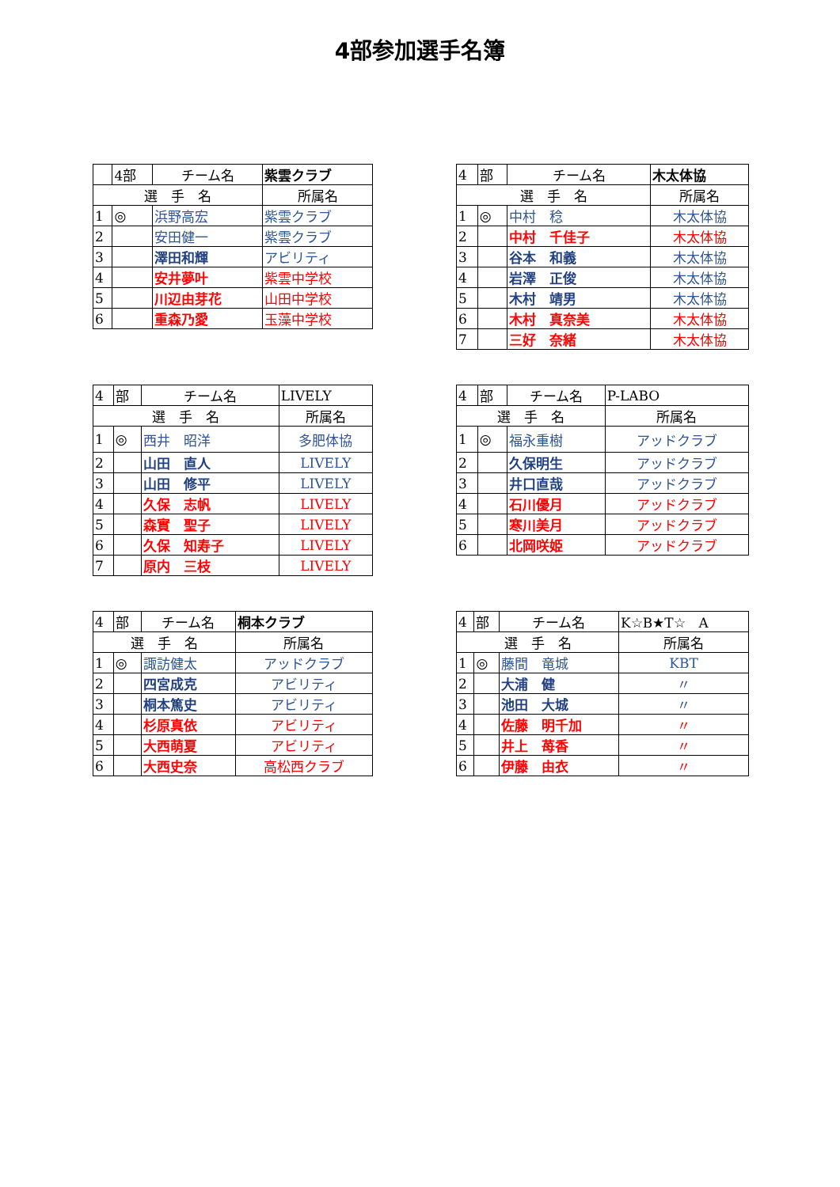4部参加選手名簿
| | 4部 | チーム名 | 紫雲クラブ |
| 選 手 名 | | | 所属名 |
| 1 | ◎ | 浜野高宏 | 紫雲クラブ |
| 2 | | 安田健一 | 紫雲クラブ |
| 3 | | 澤田和輝 | アビリティ |
| 4 | | 安井夢叶 | 紫雲中学校 |
| 5 | | 川辺由芽花 | 山田中学校 |
| 6 | | 重森乃愛 | 玉藻中学校 |
| 4 | 部 | チーム名 | 木太体協 |
| 選 手 名 | | | 所属名 |
| 1 | ◎ | 中村 稔 | 木太体協 |
| 2 | | 中村 千佳子 | 木太体協 |
| 3 | | 谷本 和義 | 木太体協 |
| 4 | | 岩澤 正俊 | 木太体協 |
| 5 | | 木村 靖男 | 木太体協 |
| 6 | | 木村 真奈美 | 木太体協 |
| 7 | | 三好 奈緒 | 木太体協 |
| 4 | 部 | チーム名 | LIVELY |
| 選 手 名 | | | 所属名 |
| 1 | ◎ | 西井 昭洋 | 多肥体協 |
| 2 | | 山田 直人 | LIVELY |
| 3 | | 山田 修平 | LIVELY |
| 4 | | 久保 志帆 | LIVELY |
| 5 | | 森實 聖子 | LIVELY |
| 6 | | 久保 知寿子 | LIVELY |
| 7 | | 原内 三枝 | LIVELY |
| 4 | 部 | チーム名 | P-LABO |
| 選 手 名 | | | 所属名 |
| 1 | ◎ | 福永重樹 | アッドクラブ |
| 2 | | 久保明生 | アッドクラブ |
| 3 | | 井口直哉 | アッドクラブ |
| 4 | | 石川優月 | アッドクラブ |
| 5 | | 寒川美月 | アッドクラブ |
| 6 | | 北岡咲姫 | アッドクラブ |
| 4 | 部 | チーム名 | 桐本クラブ |
| 選 手 名 | | | 所属名 |
| 1 | ◎ | 諏訪健太 | アッドクラブ |
| 2 | | 四宮成克 | アビリティ |
| 3 | | 桐本篤史 | アビリティ |
| 4 | | 杉原真依 | アビリティ |
| 5 | | 大西萌夏 | アビリティ |
| 6 | | 大西史奈 | 高松西クラブ |
| 4 | 部 | チーム名 | K☆B★T☆ A |
| 選 手 名 | | | 所属名 |
| 1 | ◎ | 藤間 竜城 | KBT |
| 2 | | 大浦 健 | 〃 |
| 3 | | 池田 大城 | 〃 |
| 4 | | 佐藤 明千加 | 〃 |
| 5 | | 井上 苺香 | 〃 |
| 6 | | 伊藤 由衣 | 〃 |